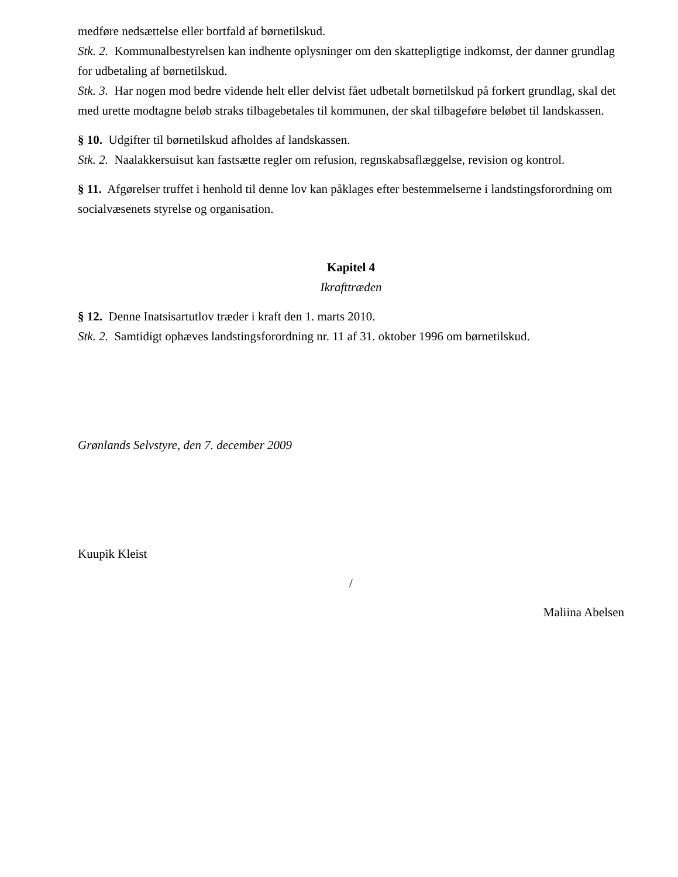medføre nedsættelse eller bortfald af børnetilskud.
Stk. 2. Kommunalbestyrelsen kan indhente oplysninger om den skattepligtige indkomst, der danner grundlag for udbetaling af børnetilskud.
Stk. 3. Har nogen mod bedre vidende helt eller delvist fået udbetalt børnetilskud på forkert grundlag, skal det med urette modtagne beløb straks tilbagebetales til kommunen, der skal tilbageføre beløbet til landskassen.
§ 10. Udgifter til børnetilskud afholdes af landskassen.
Stk. 2. Naalakkersuisut kan fastsætte regler om refusion, regnskabsaflæggelse, revision og kontrol.
§ 11. Afgørelser truffet i henhold til denne lov kan påklages efter bestemmelserne i landstingsforordning om socialvæsenets styrelse og organisation.
Kapitel 4
Ikrafttræden
§ 12. Denne Inatsisartutlov træder i kraft den 1. marts 2010.
Stk. 2. Samtidigt ophæves landstingsforordning nr. 11 af 31. oktober 1996 om børnetilskud.
Grønlands Selvstyre, den 7. december 2009
Kuupik Kleist
/
Maliina Abelsen